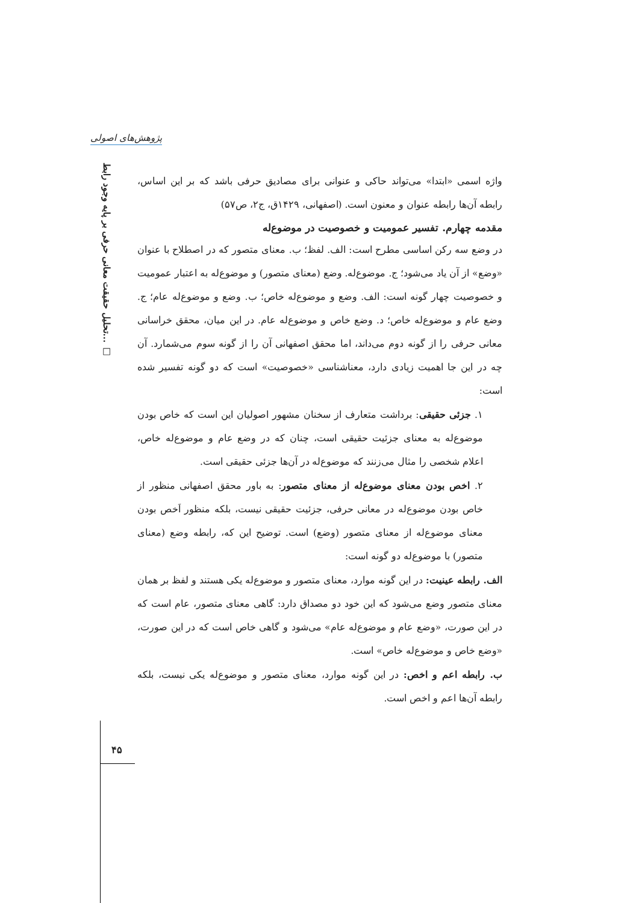پژوهش‌های اصولی
تحلیل حقیقت معانی حرفی بر پایه وجود رابط... □
واژه اسمی «ابتدا» می‌تواند حاکی و عنوانی برای مصادیق حرفی باشد که بر این اساس، رابطه آن‌ها رابطه عنوان و معنون است. (اصفهانی، ۱۴۲۹ق، ج۲، ص۵۷)
مقدمه چهارم. تفسیر عمومیت و خصوصیت در موضوع‌له
در وضع سه رکن اساسی مطرح است: الف. لفظ؛ ب. معنای متصور که در اصطلاح با عنوان «وضع» از آن یاد می‌شود؛ ج. موضوع‌له. وضع (معنای متصور) و موضوع‌له به اعتبار عمومیت و خصوصیت چهار گونه است: الف. وضع و موضوع‌له خاص؛ ب. وضع و موضوع‌له عام؛ ج. وضع عام و موضوع‌له خاص؛ د. وضع خاص و موضوع‌له عام. در این میان، محقق خراسانی معانی حرفی را از گونه دوم می‌داند، اما محقق اصفهانی آن را از گونه سوم می‌شمارد. آن چه در این جا اهمیت زیادی دارد، معناشناسی «خصوصیت» است که دو گونه تفسیر شده است:
۱. جزئی حقیقی: برداشت متعارف از سخنان مشهور اصولیان این است که خاص بودن موضوع‌له به معنای جزئیت حقیقی است، چنان که در وضع عام و موضوع‌له خاص، اعلام شخصی را مثال می‌زنند که موضوع‌له در آن‌ها جزئی حقیقی است.
۲. اخص بودن معنای موضوع‌له از معنای متصور: به باور محقق اصفهانی منظور از خاص بودن موضوع‌له در معانی حرفی، جزئیت حقیقی نیست، بلکه منظور اَخص بودن معنای موضوع‌له از معنای متصور (وضع) است. توضیح این که، رابطه وضع (معنای متصور) با موضوع‌له دو گونه است:
الف. رابطه عینیت: در این گونه موارد، معنای متصور و موضوع‌له یکی هستند و لفظ بر همان معنای متصور وضع می‌شود که این خود دو مصداق دارد: گاهی معنای متصور، عام است که در این صورت، «وضع عام و موضوع‌له عام» می‌شود و گاهی خاص است که در این صورت، «وضع خاص و موضوع‌له خاص» است.
ب. رابطه اعم و اخص: در این گونه موارد، معنای متصور و موضوع‌له یکی نیست، بلکه رابطه آن‌ها اعم و اخص است.
۴۵